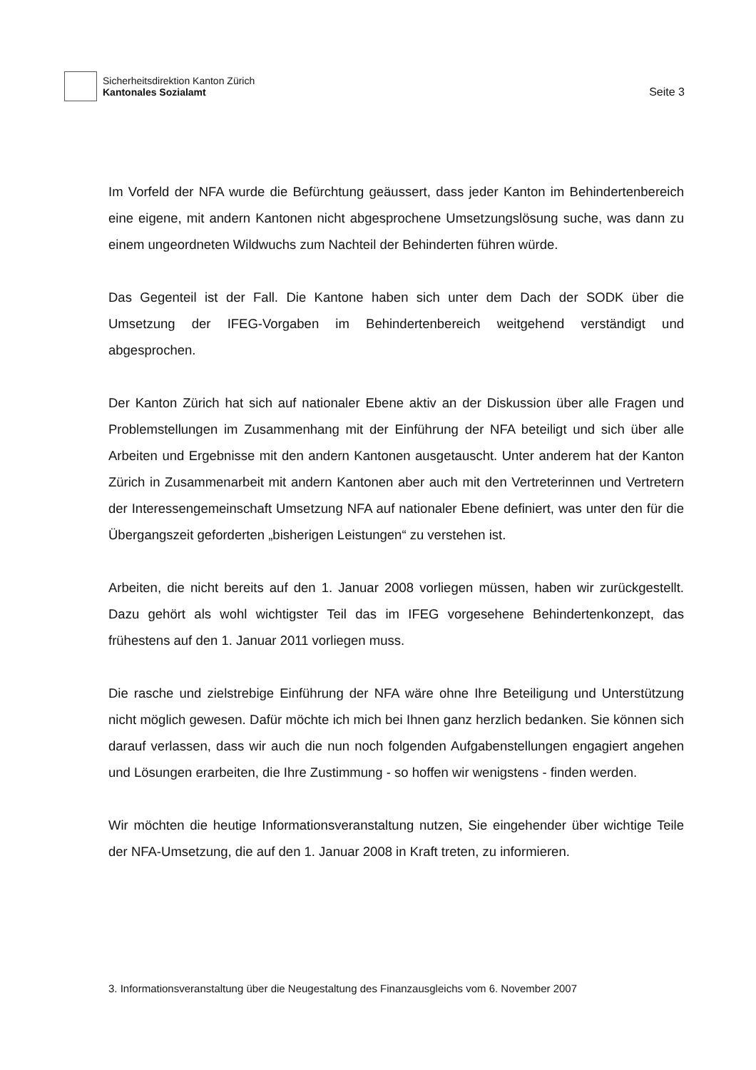Sicherheitsdirektion Kanton Zürich
Kantonales Sozialamt
Seite 3
Im Vorfeld der NFA wurde die Befürchtung geäussert, dass jeder Kanton im Behindertenbereich eine eigene, mit andern Kantonen nicht abgesprochene Umsetzungslösung suche, was dann zu einem ungeordneten Wildwuchs zum Nachteil der Behinderten führen würde.
Das Gegenteil ist der Fall. Die Kantone haben sich unter dem Dach der SODK über die Umsetzung der IFEG-Vorgaben im Behindertenbereich weitgehend verständigt und abgesprochen.
Der Kanton Zürich hat sich auf nationaler Ebene aktiv an der Diskussion über alle Fragen und Problemstellungen im Zusammenhang mit der Einführung der NFA beteiligt und sich über alle Arbeiten und Ergebnisse mit den andern Kantonen ausgetauscht. Unter anderem hat der Kanton Zürich in Zusammenarbeit mit andern Kantonen aber auch mit den Vertreterinnen und Vertretern der Interessengemeinschaft Umsetzung NFA auf nationaler Ebene definiert, was unter den für die Übergangszeit geforderten „bisherigen Leistungen“ zu verstehen ist.
Arbeiten, die nicht bereits auf den 1. Januar 2008 vorliegen müssen, haben wir zurückgestellt. Dazu gehört als wohl wichtigster Teil das im IFEG vorgesehene Behindertenkonzept, das frühestens auf den 1. Januar 2011 vorliegen muss.
Die rasche und zielstrebige Einführung der NFA wäre ohne Ihre Beteiligung und Unterstützung nicht möglich gewesen. Dafür möchte ich mich bei Ihnen ganz herzlich bedanken. Sie können sich darauf verlassen, dass wir auch die nun noch folgenden Aufgabenstellungen engagiert angehen und Lösungen erarbeiten, die Ihre Zustimmung - so hoffen wir wenigstens - finden werden.
Wir möchten die heutige Informationsveranstaltung nutzen, Sie eingehender über wichtige Teile der NFA-Umsetzung, die auf den 1. Januar 2008 in Kraft treten, zu informieren.
3. Informationsveranstaltung über die Neugestaltung des Finanzausgleichs vom 6. November 2007